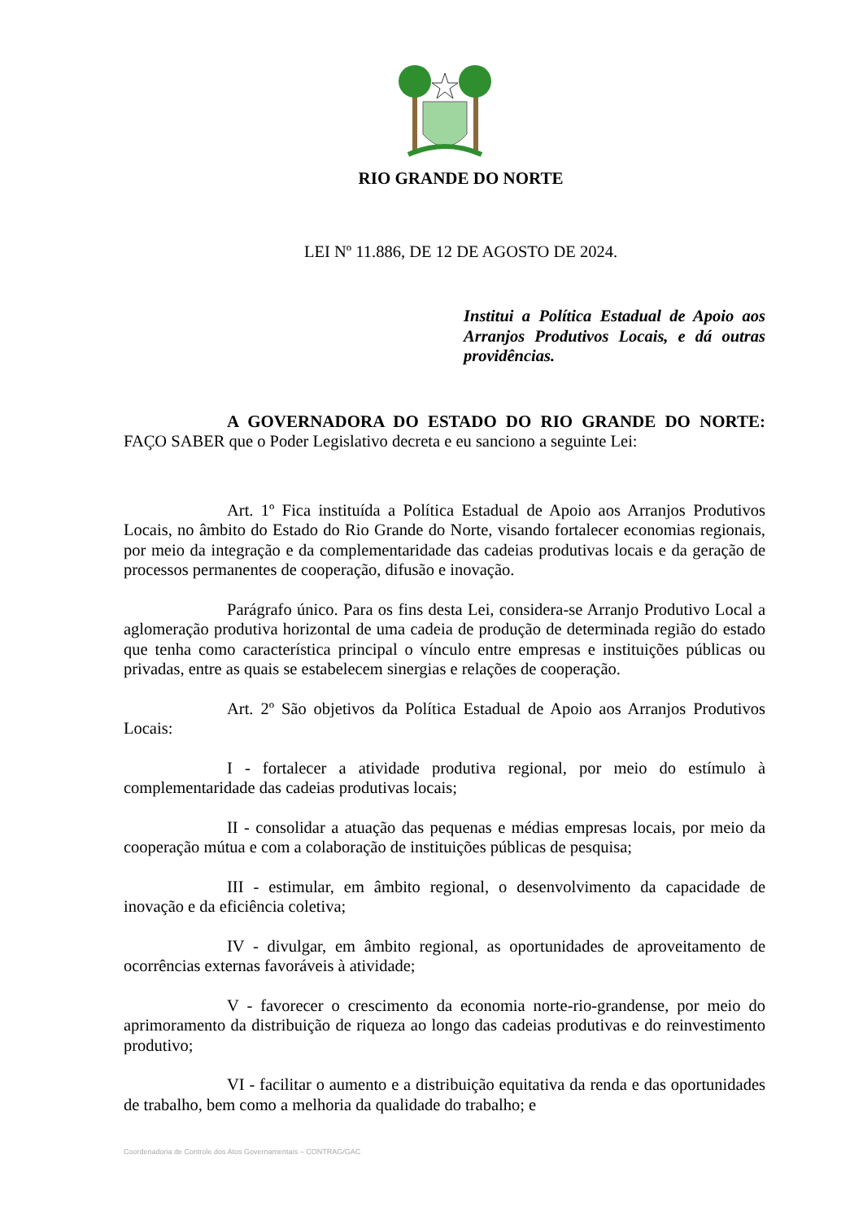RIO GRANDE DO NORTE
LEI Nº 11.886, DE 12 DE AGOSTO DE 2024.
Institui a Política Estadual de Apoio aos Arranjos Produtivos Locais, e dá outras providências.
A GOVERNADORA DO ESTADO DO RIO GRANDE DO NORTE: FAÇO SABER que o Poder Legislativo decreta e eu sanciono a seguinte Lei:
Art. 1º Fica instituída a Política Estadual de Apoio aos Arranjos Produtivos Locais, no âmbito do Estado do Rio Grande do Norte, visando fortalecer economias regionais, por meio da integração e da complementaridade das cadeias produtivas locais e da geração de processos permanentes de cooperação, difusão e inovação.
Parágrafo único. Para os fins desta Lei, considera-se Arranjo Produtivo Local a aglomeração produtiva horizontal de uma cadeia de produção de determinada região do estado que tenha como característica principal o vínculo entre empresas e instituições públicas ou privadas, entre as quais se estabelecem sinergias e relações de cooperação.
Art. 2º São objetivos da Política Estadual de Apoio aos Arranjos Produtivos Locais:
I - fortalecer a atividade produtiva regional, por meio do estímulo à complementaridade das cadeias produtivas locais;
II - consolidar a atuação das pequenas e médias empresas locais, por meio da cooperação mútua e com a colaboração de instituições públicas de pesquisa;
III - estimular, em âmbito regional, o desenvolvimento da capacidade de inovação e da eficiência coletiva;
IV - divulgar, em âmbito regional, as oportunidades de aproveitamento de ocorrências externas favoráveis à atividade;
V - favorecer o crescimento da economia norte-rio-grandense, por meio do aprimoramento da distribuição de riqueza ao longo das cadeias produtivas e do reinvestimento produtivo;
VI - facilitar o aumento e a distribuição equitativa da renda e das oportunidades de trabalho, bem como a melhoria da qualidade do trabalho; e
Coordenadoria de Controle dos Atos Governamentais – CONTRAG/GAC